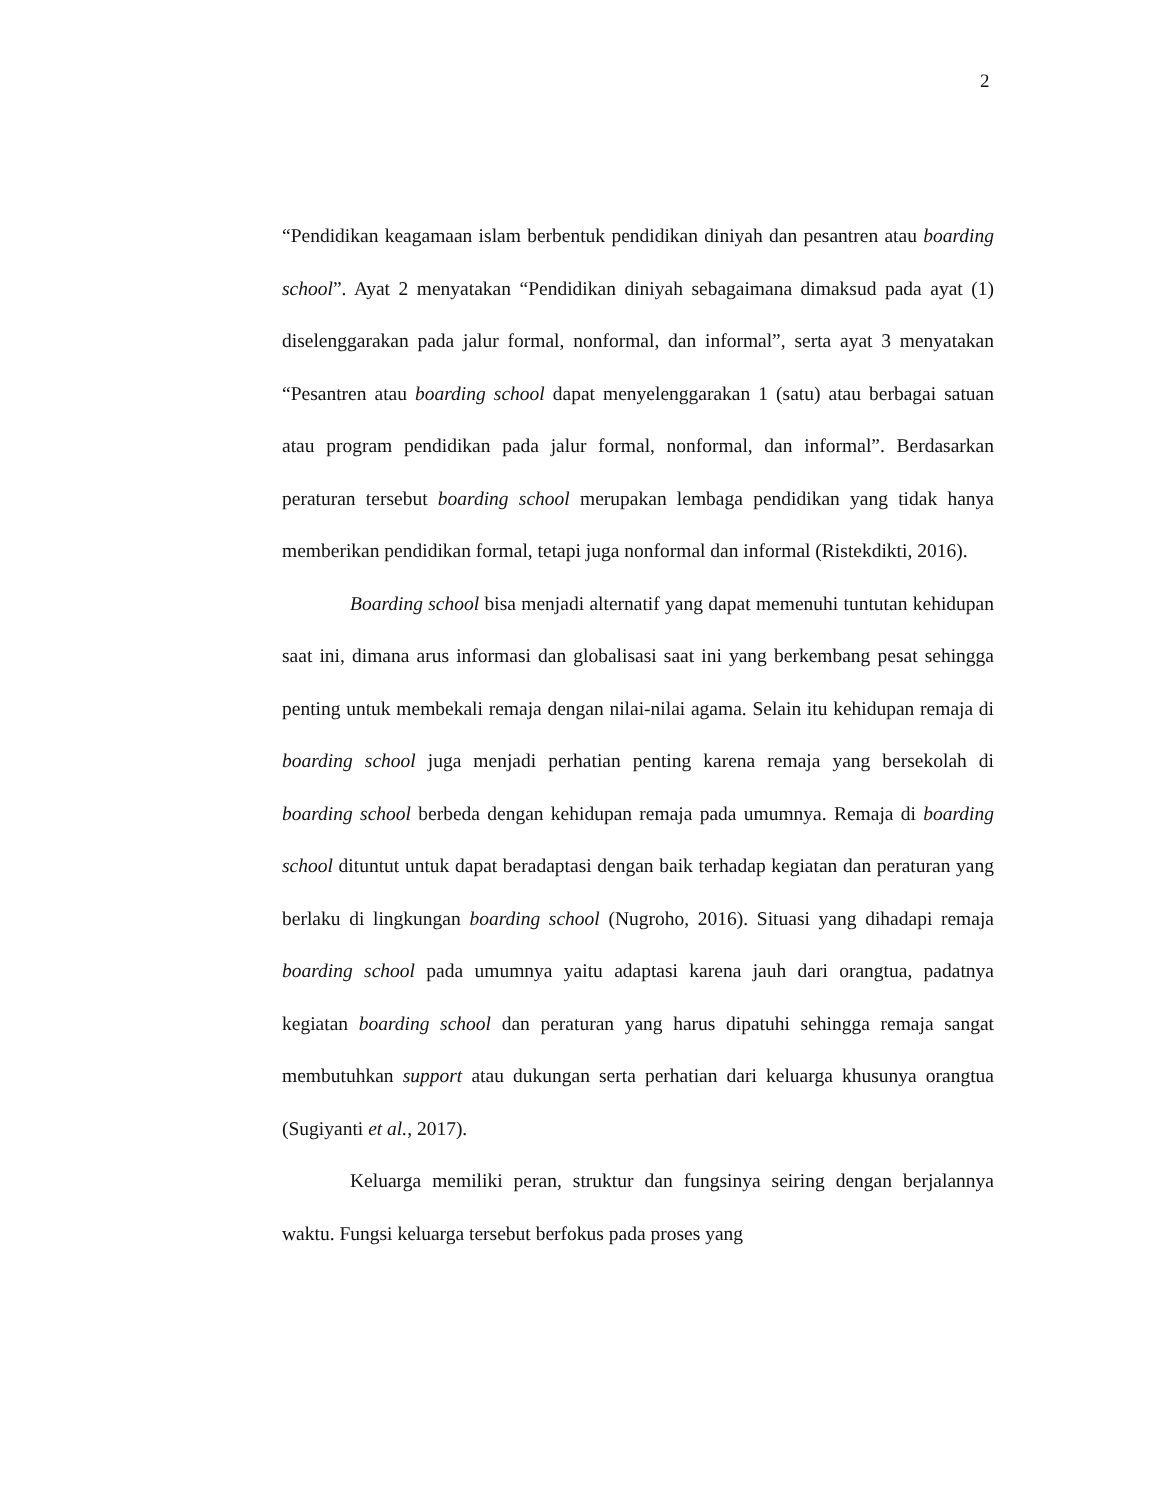2
“Pendidikan keagamaan islam berbentuk pendidikan diniyah dan pesantren atau boarding school”. Ayat 2 menyatakan “Pendidikan diniyah sebagaimana dimaksud pada ayat (1) diselenggarakan pada jalur formal, nonformal, dan informal”, serta ayat 3 menyatakan “Pesantren atau boarding school dapat menyelenggarakan 1 (satu) atau berbagai satuan atau program pendidikan pada jalur formal, nonformal, dan informal”. Berdasarkan peraturan tersebut boarding school merupakan lembaga pendidikan yang tidak hanya memberikan pendidikan formal, tetapi juga nonformal dan informal (Ristekdikti, 2016).
Boarding school bisa menjadi alternatif yang dapat memenuhi tuntutan kehidupan saat ini, dimana arus informasi dan globalisasi saat ini yang berkembang pesat sehingga penting untuk membekali remaja dengan nilai-nilai agama. Selain itu kehidupan remaja di boarding school juga menjadi perhatian penting karena remaja yang bersekolah di boarding school berbeda dengan kehidupan remaja pada umumnya. Remaja di boarding school dituntut untuk dapat beradaptasi dengan baik terhadap kegiatan dan peraturan yang berlaku di lingkungan boarding school (Nugroho, 2016). Situasi yang dihadapi remaja boarding school pada umumnya yaitu adaptasi karena jauh dari orangtua, padatnya kegiatan boarding school dan peraturan yang harus dipatuhi sehingga remaja sangat membutuhkan support atau dukungan serta perhatian dari keluarga khusunya orangtua (Sugiyanti et al., 2017).
Keluarga memiliki peran, struktur dan fungsinya seiring dengan berjalannya waktu. Fungsi keluarga tersebut berfokus pada proses yang